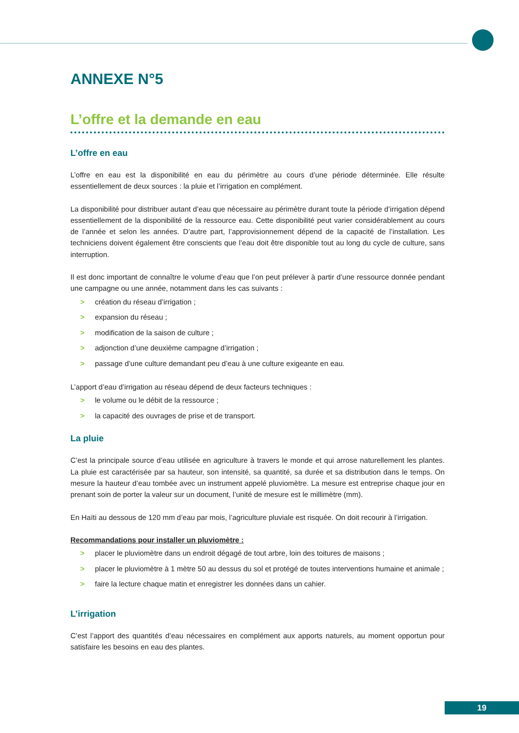ANNEXE N°5
L’offre et la demande en eau
L’offre en eau
L’offre en eau est la disponibilité en eau du périmètre au cours d’une période déterminée. Elle résulte essentiellement de deux sources : la pluie et l’irrigation en complément.
La disponibilité pour distribuer autant d’eau que nécessaire au périmètre durant toute la période d’irrigation dépend essentiellement de la disponibilité de la ressource eau. Cette disponibilité peut varier considérablement au cours de l’année et selon les années. D’autre part, l’approvisionnement dépend de la capacité de l’installation. Les techniciens doivent également être conscients que l’eau doit être disponible tout au long du cycle de culture, sans interruption.
Il est donc important de connaître le volume d’eau que l’on peut prélever à partir d’une ressource donnée pendant une campagne ou une année, notamment dans les cas suivants :
> création du réseau d’irrigation ;
> expansion du réseau ;
> modification de la saison de culture ;
> adjonction d’une deuxième campagne d’irrigation ;
> passage d’une culture demandant peu d’eau à une culture exigeante en eau.
L’apport d’eau d’irrigation au réseau dépend de deux facteurs techniques :
> le volume ou le débit de la ressource ;
> la capacité des ouvrages de prise et de transport.
La pluie
C’est la principale source d’eau utilisée en agriculture à travers le monde et qui arrose naturellement les plantes. La pluie est caractérisée par sa hauteur, son intensité, sa quantité, sa durée et sa distribution dans le temps. On mesure la hauteur d’eau tombée avec un instrument appelé pluviomètre. La mesure est entreprise chaque jour en prenant soin de porter la valeur sur un document, l’unité de mesure est le millimètre (mm).
En Haïti au dessous de 120 mm d’eau par mois, l’agriculture pluviale est risquée. On doit recourir à l’irrigation.
Recommandations pour installer un pluviomètre :
> placer le pluviomètre dans un endroit dégagé de tout arbre, loin des toitures de maisons ;
> placer le pluviomètre à 1 mètre 50 au dessus du sol et protégé de toutes interventions humaine et animale ;
> faire la lecture chaque matin et enregistrer les données dans un cahier.
L’irrigation
C’est l’apport des quantités d’eau nécessaires en complément aux apports naturels, au moment opportun pour satisfaire les besoins en eau des plantes.
19